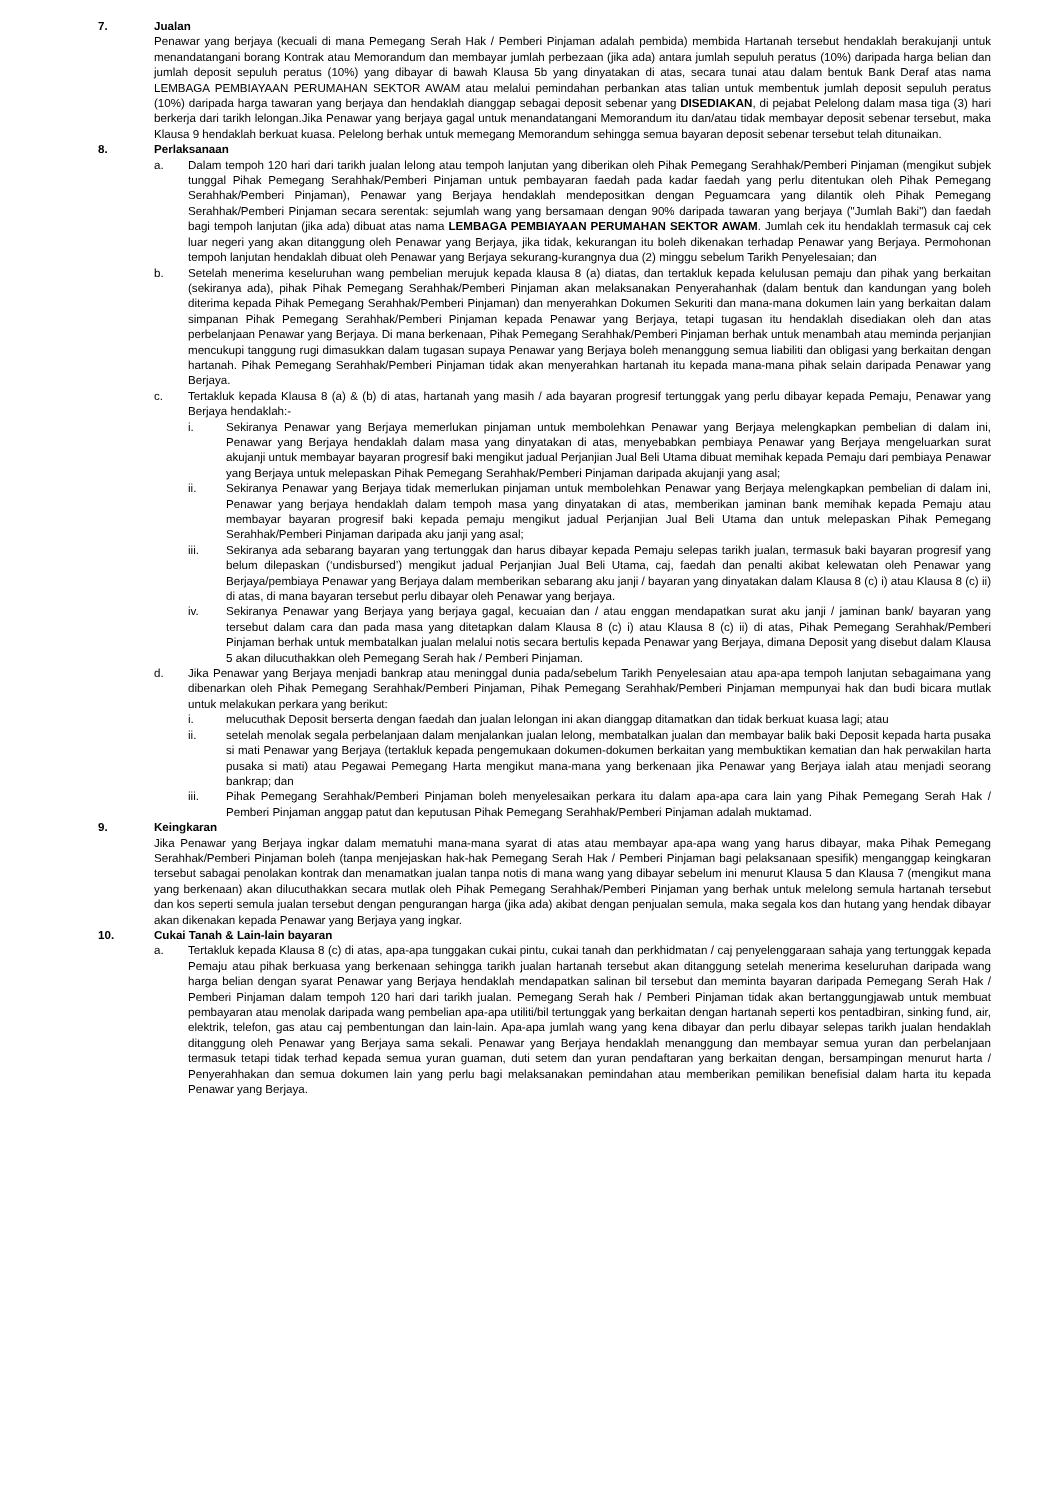7. Jualan
Penawar yang berjaya (kecuali di mana Pemegang Serah Hak / Pemberi Pinjaman adalah pembida) membida Hartanah tersebut hendaklah berakujanji untuk menandatangani borang Kontrak atau Memorandum dan membayar jumlah perbezaan (jika ada) antara jumlah sepuluh peratus (10%) daripada harga belian dan jumlah deposit sepuluh peratus (10%) yang dibayar di bawah Klausa 5b yang dinyatakan di atas, secara tunai atau dalam bentuk Bank Deraf atas nama LEMBAGA PEMBIAYAAN PERUMAHAN SEKTOR AWAM atau melalui pemindahan perbankan atas talian untuk membentuk jumlah deposit sepuluh peratus (10%) daripada harga tawaran yang berjaya dan hendaklah dianggap sebagai deposit sebenar yang DISEDIAKAN, di pejabat Pelelong dalam masa tiga (3) hari berkerja dari tarikh lelongan.Jika Penawar yang berjaya gagal untuk menandatangani Memorandum itu dan/atau tidak membayar deposit sebenar tersebut, maka Klausa 9 hendaklah berkuat kuasa. Pelelong berhak untuk memegang Memorandum sehingga semua bayaran deposit sebenar tersebut telah ditunaikan.
8. Perlaksanaan
a. Dalam tempoh 120 hari dari tarikh jualan lelong atau tempoh lanjutan yang diberikan oleh Pihak Pemegang Serahhak/Pemberi Pinjaman (mengikut subjek tunggal Pihak Pemegang Serahhak/Pemberi Pinjaman untuk pembayaran faedah pada kadar faedah yang perlu ditentukan oleh Pihak Pemegang Serahhak/Pemberi Pinjaman), Penawar yang Berjaya hendaklah mendepositkan dengan Peguamcara yang dilantik oleh Pihak Pemegang Serahhak/Pemberi Pinjaman secara serentak: sejumlah wang yang bersamaan dengan 90% daripada tawaran yang berjaya ("Jumlah Baki") dan faedah bagi tempoh lanjutan (jika ada) dibuat atas nama LEMBAGA PEMBIAYAAN PERUMAHAN SEKTOR AWAM. Jumlah cek itu hendaklah termasuk caj cek luar negeri yang akan ditanggung oleh Penawar yang Berjaya, jika tidak, kekurangan itu boleh dikenakan terhadap Penawar yang Berjaya. Permohonan tempoh lanjutan hendaklah dibuat oleh Penawar yang Berjaya sekurang-kurangnya dua (2) minggu sebelum Tarikh Penyelesaian; dan
b. Setelah menerima keseluruhan wang pembelian merujuk kepada klausa 8 (a) diatas, dan tertakluk kepada kelulusan pemaju dan pihak yang berkaitan (sekiranya ada), pihak Pihak Pemegang Serahhak/Pemberi Pinjaman akan melaksanakan Penyerahanhak (dalam bentuk dan kandungan yang boleh diterima kepada Pihak Pemegang Serahhak/Pemberi Pinjaman) dan menyerahkan Dokumen Sekuriti dan mana-mana dokumen lain yang berkaitan dalam simpanan Pihak Pemegang Serahhak/Pemberi Pinjaman kepada Penawar yang Berjaya, tetapi tugasan itu hendaklah disediakan oleh dan atas perbelanjaan Penawar yang Berjaya. Di mana berkenaan, Pihak Pemegang Serahhak/Pemberi Pinjaman berhak untuk menambah atau meminda perjanjian mencukupi tanggung rugi dimasukkan dalam tugasan supaya Penawar yang Berjaya boleh menanggung semua liabiliti dan obligasi yang berkaitan dengan hartanah. Pihak Pemegang Serahhak/Pemberi Pinjaman tidak akan menyerahkan hartanah itu kepada mana-mana pihak selain daripada Penawar yang Berjaya.
c. Tertakluk kepada Klausa 8 (a) & (b) di atas, hartanah yang masih / ada bayaran progresif tertunggak yang perlu dibayar kepada Pemaju, Penawar yang Berjaya hendaklah:-
i. Sekiranya Penawar yang Berjaya memerlukan pinjaman untuk membolehkan Penawar yang Berjaya melengkapkan pembelian di dalam ini, Penawar yang Berjaya hendaklah dalam masa yang dinyatakan di atas, menyebabkan pembiaya Penawar yang Berjaya mengeluarkan surat akujanji untuk membayar bayaran progresif baki mengikut jadual Perjanjian Jual Beli Utama dibuat memihak kepada Pemaju dari pembiaya Penawar yang Berjaya untuk melepaskan Pihak Pemegang Serahhak/Pemberi Pinjaman daripada akujanji yang asal;
ii. Sekiranya Penawar yang Berjaya tidak memerlukan pinjaman untuk membolehkan Penawar yang Berjaya melengkapkan pembelian di dalam ini, Penawar yang berjaya hendaklah dalam tempoh masa yang dinyatakan di atas, memberikan jaminan bank memihak kepada Pemaju atau membayar bayaran progresif baki kepada pemaju mengikut jadual Perjanjian Jual Beli Utama dan untuk melepaskan Pihak Pemegang Serahhak/Pemberi Pinjaman daripada aku janji yang asal;
iii. Sekiranya ada sebarang bayaran yang tertunggak dan harus dibayar kepada Pemaju selepas tarikh jualan, termasuk baki bayaran progresif yang belum dilepaskan (‘undisbursed’) mengikut jadual Perjanjian Jual Beli Utama, caj, faedah dan penalti akibat kelewatan oleh Penawar yang Berjaya/pembiaya Penawar yang Berjaya dalam memberikan sebarang aku janji / bayaran yang dinyatakan dalam Klausa 8 (c) i) atau Klausa 8 (c) ii) di atas, di mana bayaran tersebut perlu dibayar oleh Penawar yang berjaya.
iv. Sekiranya Penawar yang Berjaya yang berjaya gagal, kecuaian dan / atau enggan mendapatkan surat aku janji / jaminan bank/ bayaran yang tersebut dalam cara dan pada masa yang ditetapkan dalam Klausa 8 (c) i) atau Klausa 8 (c) ii) di atas, Pihak Pemegang Serahhak/Pemberi Pinjaman berhak untuk membatalkan jualan melalui notis secara bertulis kepada Penawar yang Berjaya, dimana Deposit yang disebut dalam Klausa 5 akan dilucuthakkan oleh Pemegang Serah hak / Pemberi Pinjaman.
d. Jika Penawar yang Berjaya menjadi bankrap atau meninggal dunia pada/sebelum Tarikh Penyelesaian atau apa-apa tempoh lanjutan sebagaimana yang dibenarkan oleh Pihak Pemegang Serahhak/Pemberi Pinjaman, Pihak Pemegang Serahhak/Pemberi Pinjaman mempunyai hak dan budi bicara mutlak untuk melakukan perkara yang berikut:
i. melucuthak Deposit berserta dengan faedah dan jualan lelongan ini akan dianggap ditamatkan dan tidak berkuat kuasa lagi; atau
ii. setelah menolak segala perbelanjaan dalam menjalankan jualan lelong, membatalkan jualan dan membayar balik baki Deposit kepada harta pusaka si mati Penawar yang Berjaya (tertakluk kepada pengemukaan dokumen-dokumen berkaitan yang membuktikan kematian dan hak perwakilan harta pusaka si mati) atau Pegawai Pemegang Harta mengikut mana-mana yang berkenaan jika Penawar yang Berjaya ialah atau menjadi seorang bankrap; dan
iii. Pihak Pemegang Serahhak/Pemberi Pinjaman boleh menyelesaikan perkara itu dalam apa-apa cara lain yang Pihak Pemegang Serah Hak / Pemberi Pinjaman anggap patut dan keputusan Pihak Pemegang Serahhak/Pemberi Pinjaman adalah muktamad.
9. Keingkaran
Jika Penawar yang Berjaya ingkar dalam mematuhi mana-mana syarat di atas atau membayar apa-apa wang yang harus dibayar, maka Pihak Pemegang Serahhak/Pemberi Pinjaman boleh (tanpa menjejaskan hak-hak Pemegang Serah Hak / Pemberi Pinjaman bagi pelaksanaan spesifik) menganggap keingkaran tersebut sabagai penolakan kontrak dan menamatkan jualan tanpa notis di mana wang yang dibayar sebelum ini menurut Klausa 5 dan Klausa 7 (mengikut mana yang berkenaan) akan dilucuthakkan secara mutlak oleh Pihak Pemegang Serahhak/Pemberi Pinjaman yang berhak untuk melelong semula hartanah tersebut dan kos seperti semula jualan tersebut dengan pengurangan harga (jika ada) akibat dengan penjualan semula, maka segala kos dan hutang yang hendak dibayar akan dikenakan kepada Penawar yang Berjaya yang ingkar.
10. Cukai Tanah & Lain-lain bayaran
a. Tertakluk kepada Klausa 8 (c) di atas, apa-apa tunggakan cukai pintu, cukai tanah dan perkhidmatan / caj penyelenggaraan sahaja yang tertunggak kepada Pemaju atau pihak berkuasa yang berkenaan sehingga tarikh jualan hartanah tersebut akan ditanggung setelah menerima keseluruhan daripada wang harga belian dengan syarat Penawar yang Berjaya hendaklah mendapatkan salinan bil tersebut dan meminta bayaran daripada Pemegang Serah Hak / Pemberi Pinjaman dalam tempoh 120 hari dari tarikh jualan. Pemegang Serah hak / Pemberi Pinjaman tidak akan bertanggungjawab untuk membuat pembayaran atau menolak daripada wang pembelian apa-apa utiliti/bil tertunggak yang berkaitan dengan hartanah seperti kos pentadbiran, sinking fund, air, elektrik, telefon, gas atau caj pembentungan dan lain-lain. Apa-apa jumlah wang yang kena dibayar dan perlu dibayar selepas tarikh jualan hendaklah ditanggung oleh Penawar yang Berjaya sama sekali. Penawar yang Berjaya hendaklah menanggung dan membayar semua yuran dan perbelanjaan termasuk tetapi tidak terhad kepada semua yuran guaman, duti setem dan yuran pendaftaran yang berkaitan dengan, bersampingan menurut harta / Penyerahhakan dan semua dokumen lain yang perlu bagi melaksanakan pemindahan atau memberikan pemilikan benefisial dalam harta itu kepada Penawar yang Berjaya.